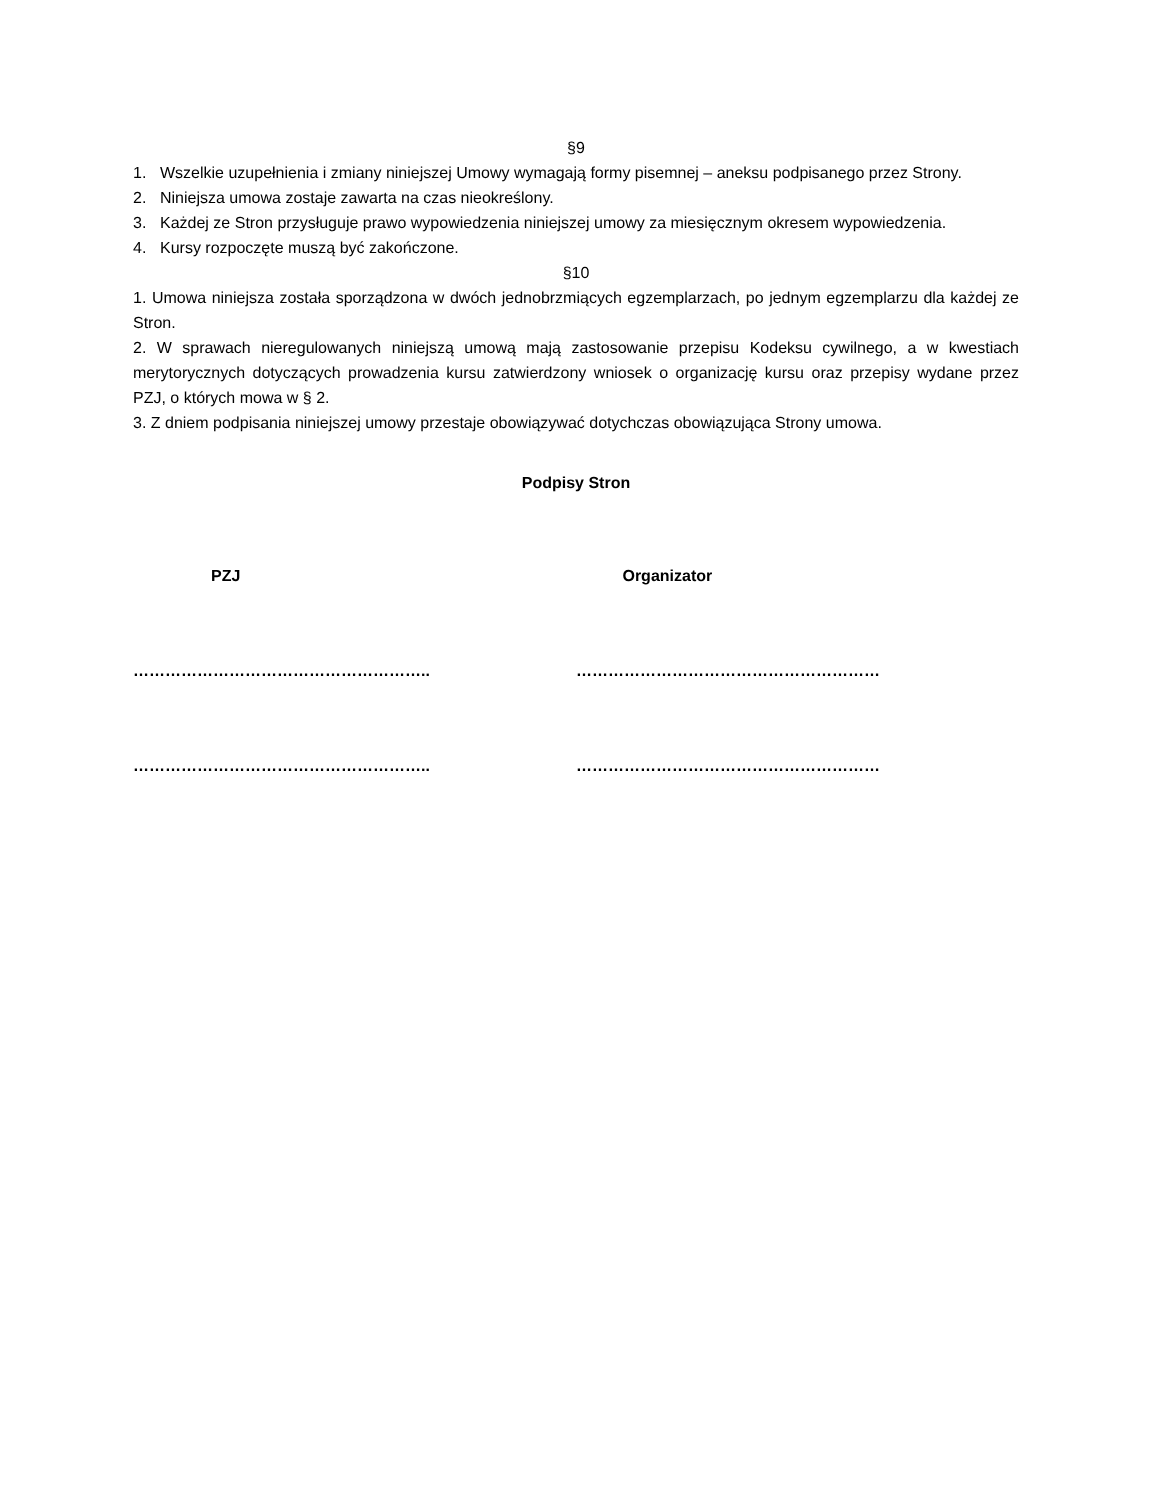§9
1. Wszelkie uzupełnienia i zmiany niniejszej Umowy wymagają formy pisemnej – aneksu podpisanego przez Strony.
2. Niniejsza umowa zostaje zawarta na czas nieokreślony.
3. Każdej ze Stron przysługuje prawo wypowiedzenia niniejszej umowy za miesięcznym okresem wypowiedzenia.
4. Kursy rozpoczęte muszą być zakończone.
§10
1. Umowa niniejsza została sporządzona w dwóch jednobrzmiących egzemplarzach, po jednym egzemplarzu dla każdej ze Stron.
2. W sprawach nieregulowanych niniejszą umową mają zastosowanie przepisu Kodeksu cywilnego, a w kwestiach merytorycznych dotyczących prowadzenia kursu zatwierdzony wniosek o organizację kursu oraz przepisy wydane przez PZJ, o których mowa w § 2.
3. Z dniem podpisania niniejszej umowy przestaje obowiązywać dotychczas obowiązująca Strony umowa.
Podpisy Stron
PZJ Organizator
……………………………………………….. …………………………………………………
……………………………………………….. …………………………………………………